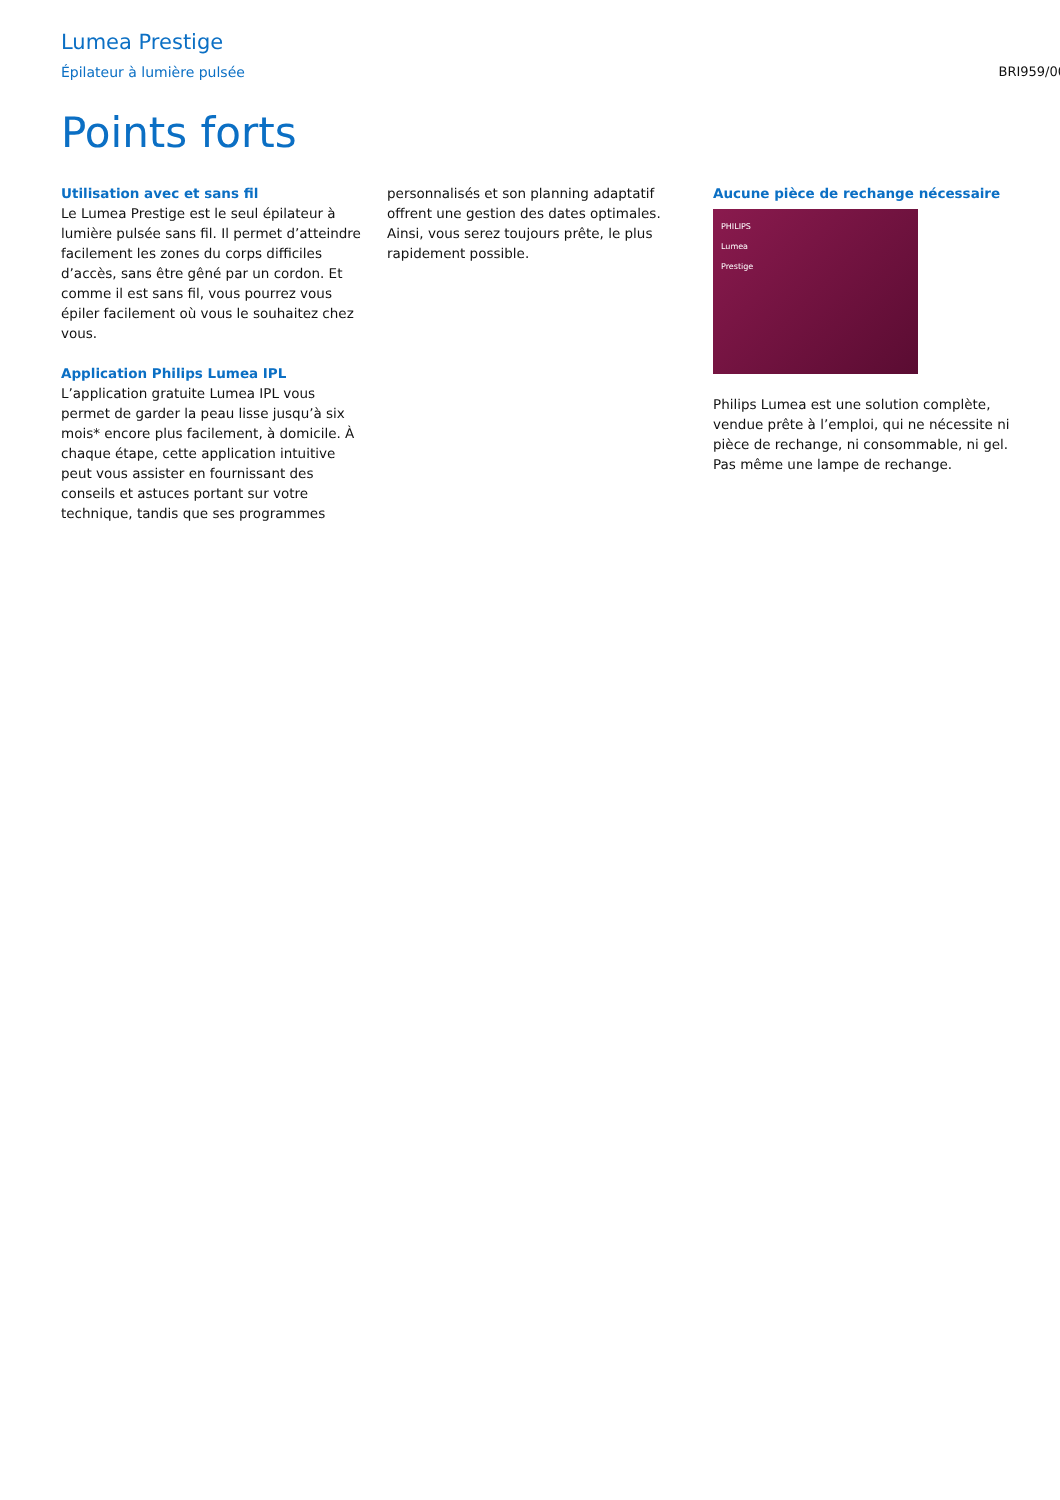Lumea Prestige
Épilateur à lumière pulsée BRI959/00
Points forts
Utilisation avec et sans fil
Le Lumea Prestige est le seul épilateur à lumière pulsée sans fil. Il permet d’atteindre facilement les zones du corps difficiles d’accès, sans être gêné par un cordon. Et comme il est sans fil, vous pourrez vous épiler facilement où vous le souhaitez chez vous.
Application Philips Lumea IPL
L’application gratuite Lumea IPL vous permet de garder la peau lisse jusqu’à six mois* encore plus facilement, à domicile. À chaque étape, cette application intuitive peut vous assister en fournissant des conseils et astuces portant sur votre technique, tandis que ses programmes
personnalisés et son planning adaptatif offrent une gestion des dates optimales. Ainsi, vous serez toujours prête, le plus rapidement possible.
Aucune pièce de rechange nécessaire
PHILIPS
Lumea
Prestige
Philips Lumea est une solution complète, vendue prête à l’emploi, qui ne nécessite ni pièce de rechange, ni consommable, ni gel. Pas même une lampe de rechange.